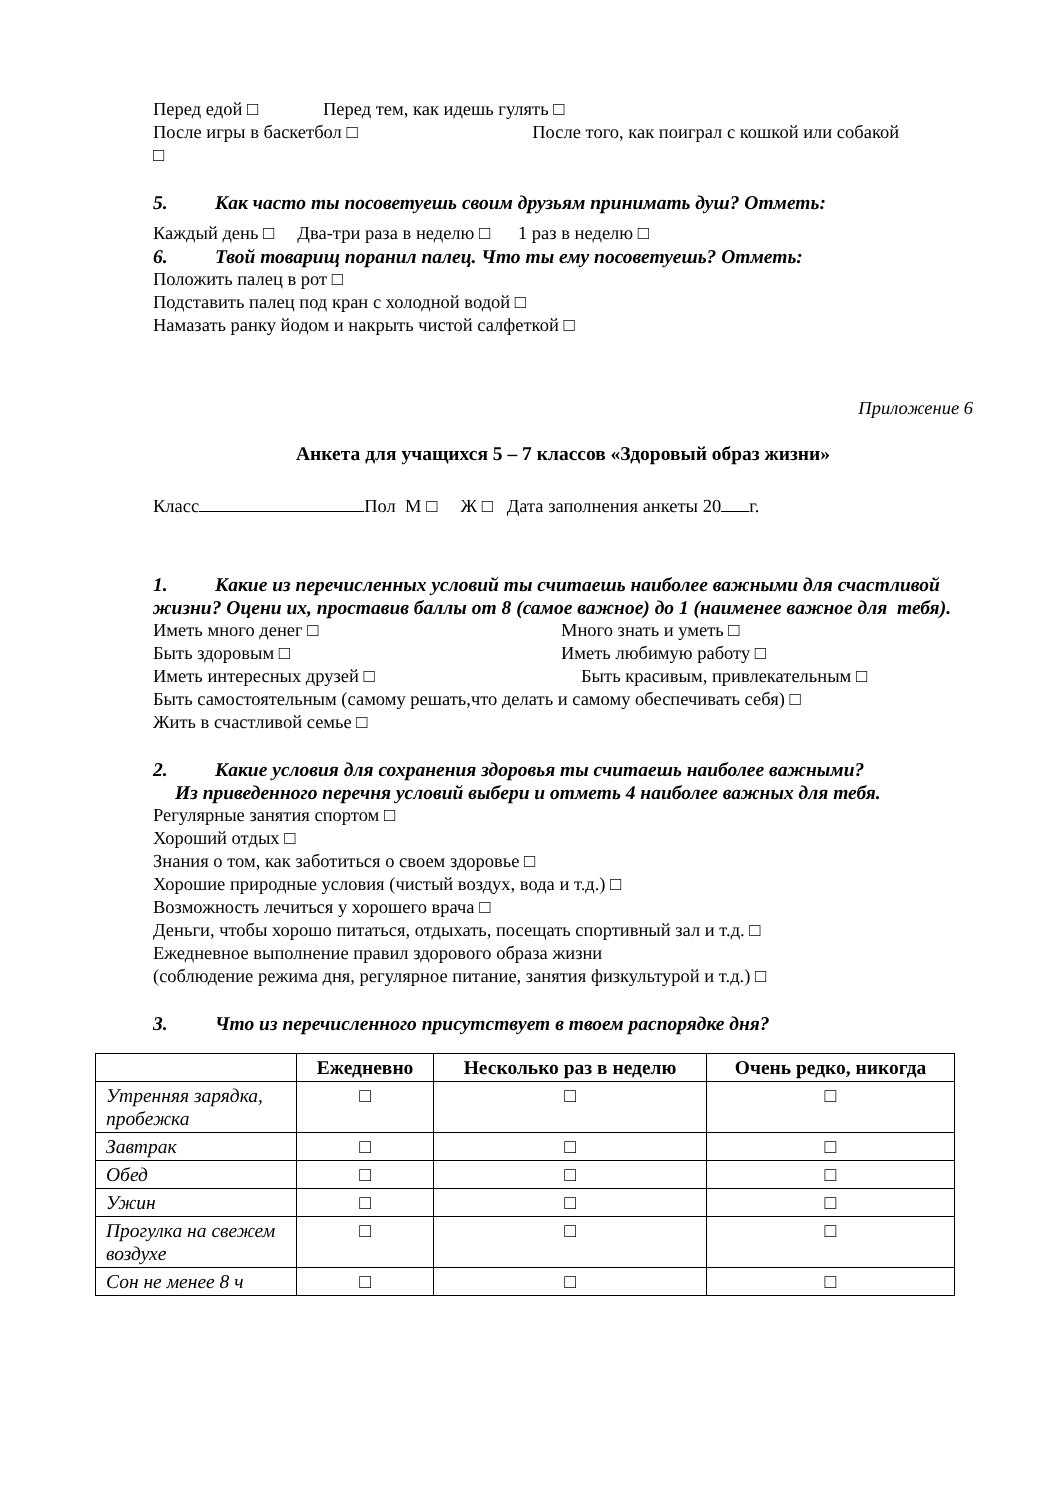Перед едой □ Перед тем, как идешь гулять □
После игры в баскетбол □ После того, как поиграл с кошкой или собакой
□
5. Как часто ты посоветуешь своим друзьям принимать душ? Отметь:
Каждый день □ Два-три раза в неделю □ 1 раз в неделю □
6. Твой товарищ поранил палец. Что ты ему посоветуешь? Отметь:
Положить палец в рот □
Подставить палец под кран с холодной водой □
Намазать ранку йодом и накрыть чистой салфеткой □
Приложение 6
Анкета для учащихся 5 – 7 классов «Здоровый образ жизни»
Класс Пол М □ Ж □ Дата заполнения анкеты 20 г.
1. Какие из перечисленных условий ты считаешь наиболее важными для счастливой жизни? Оцени их, проставив баллы от 8 (самое важное) до 1 (наименее важное для тебя).
Иметь много денег □ Много знать и уметь □
Быть здоровым □ Иметь любимую работу □
Иметь интересных друзей □ Быть красивым, привлекательным □
Быть самостоятельным (самому решать,что делать и самому обеспечивать себя) □
Жить в счастливой семье □
2. Какие условия для сохранения здоровья ты считаешь наиболее важными?
Из приведенного перечня условий выбери и отметь 4 наиболее важных для тебя.
Регулярные занятия спортом □
Хороший отдых □
Знания о том, как заботиться о своем здоровье □
Хорошие природные условия (чистый воздух, вода и т.д.) □
Возможность лечиться у хорошего врача □
Деньги, чтобы хорошо питаться, отдыхать, посещать спортивный зал и т.д. □
Ежедневное выполнение правил здорового образа жизни
(соблюдение режима дня, регулярное питание, занятия физкультурой и т.д.) □
3. Что из перечисленного присутствует в твоем распорядке дня?
| | Ежедневно | Несколько раз в неделю | Очень редко, никогда |
| --- | --- | --- | --- |
| Утренняя зарядка, пробежка | □ | □ | □ |
| Завтрак | □ | □ | □ |
| Обед | □ | □ | □ |
| Ужин | □ | □ | □ |
| Прогулка на свежем воздухе | □ | □ | □ |
| Сон не менее 8 ч | □ | □ | □ |